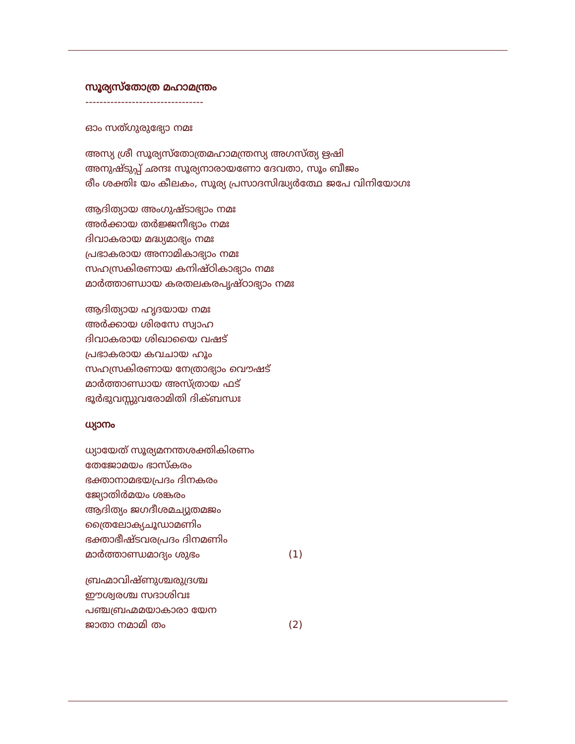സൂര്യസ്തോത്ര മഹാമന്ത്രം
---------------------------------
ഓം സത്ഗുരുഭ്യോ നമഃ
അസ്യ ശ്രീ സൂര്യസ്തോത്രമഹാമന്ത്രസ്യ അഗസ്ത്യ ഋഷി
അനുഷ്ടുപ്പ് ഛന്ദഃ സൂര്യനാരായണോ ദേവതാ, സൂം ബീജം
രീം ശക്തിഃ യം കീലകം, സൂര്യ പ്രസാദസിദ്ധ്യർത്ഥേ ജപേ വിനിയോഗഃ
ആദിത്യായ അംഗുഷ്ടാഭ്യാം നമഃ
അർക്കായ തർജ്ജനീഭ്യാം നമഃ
ദിവാകരായ മദ്ധ്യമാഭ്യം നമഃ
പ്രഭാകരായ അനാമികാഭ്യാം നമഃ
സഹസ്രകിരണായ കനിഷ്ഠികാഭ്യാം നമഃ
മാർത്താണ്ഡായ കരതലകരപൃഷ്ഠാഭ്യാം നമഃ
ആദിത്യായ ഹൃദയായ നമഃ
അർക്കായ ശിരസേ സ്വാഹ
ദിവാകരായ ശിഖായൈ വഷട്
പ്രഭാകരായ കവചായ ഹൂം
സഹസ്രകിരണായ നേത്രാഭ്യാം വൌഷട്
മാർത്താണ്ഡായ അസ്ത്രായ ഫട്
ഭൂർഭുവസ്സുവരോമിതി ദിക്ബന്ധഃ
ധ്യാനം
ധ്യായേത് സൂര്യമനന്തശക്തികിരണം
തേജോമയം ഭാസ്കരം
ഭക്താനാമഭയപ്രദം ദിനകരം
ജ്യോതിർമയം ശങ്കരം
ആദിത്യം ജഗദീശമച്യുതമജം
ത്രൈലോക്യചൂഡാമണിം
ഭക്താഭീഷ്ടവരപ്രദം ദിനമണിം
മാർത്താണ്ഡമാദ്യം ശുഭം (1)
ബ്രഹ്മാവിഷ്ണുശ്ചരുദ്രശ്ച
ഈശ്വരശ്ച സദാശിവഃ
പഞ്ചബ്രഹ്മമയാകാരാ യേന
ജാതാ നമാമി തം (2)